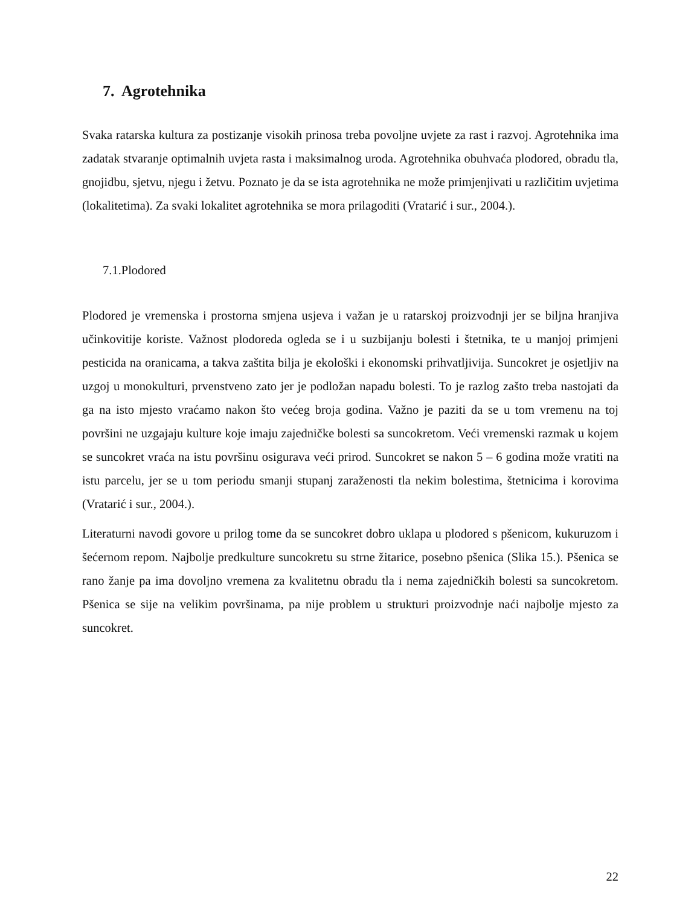7. Agrotehnika
Svaka ratarska kultura za postizanje visokih prinosa treba povoljne uvjete za rast i razvoj. Agrotehnika ima zadatak stvaranje optimalnih uvjeta rasta i maksimalnog uroda. Agrotehnika obuhvaća plodored, obradu tla, gnojidbu, sjetvu, njegu i žetvu. Poznato je da se ista agrotehnika ne može primjenjivati u različitim uvjetima (lokalitetima). Za svaki lokalitet agrotehnika se mora prilagoditi (Vratarić i sur., 2004.).
7.1.Plodored
Plodored je vremenska i prostorna smjena usjeva i važan je u ratarskoj proizvodnji jer se biljna hranjiva učinkovitije koriste. Važnost plodoreda ogleda se i u suzbijanju bolesti i štetnika, te u manjoj primjeni pesticida na oranicama, a takva zaštita bilja je ekološki i ekonomski prihvatljivija. Suncokret je osjetljiv na uzgoj u monokulturi, prvenstveno zato jer je podložan napadu bolesti. To je razlog zašto treba nastojati da ga na isto mjesto vraćamo nakon što većeg broja godina. Važno je paziti da se u tom vremenu na toj površini ne uzgajaju kulture koje imaju zajedničke bolesti sa suncokretom. Veći vremenski razmak u kojem se suncokret vraća na istu površinu osigurava veći prirod. Suncokret se nakon 5 – 6 godina može vratiti na istu parcelu, jer se u tom periodu smanji stupanj zaraženosti tla nekim bolestima, štetnicima i korovima (Vratarić i sur., 2004.).
Literaturni navodi govore u prilog tome da se suncokret dobro uklapa u plodored s pšenicom, kukuruzom i šećernom repom. Najbolje predkulture suncokretu su strne žitarice, posebno pšenica (Slika 15.). Pšenica se rano žanje pa ima dovoljno vremena za kvalitetnu obradu tla i nema zajedničkih bolesti sa suncokretom. Pšenica se sije na velikim površinama, pa nije problem u strukturi proizvodnje naći najbolje mjesto za suncokret.
22